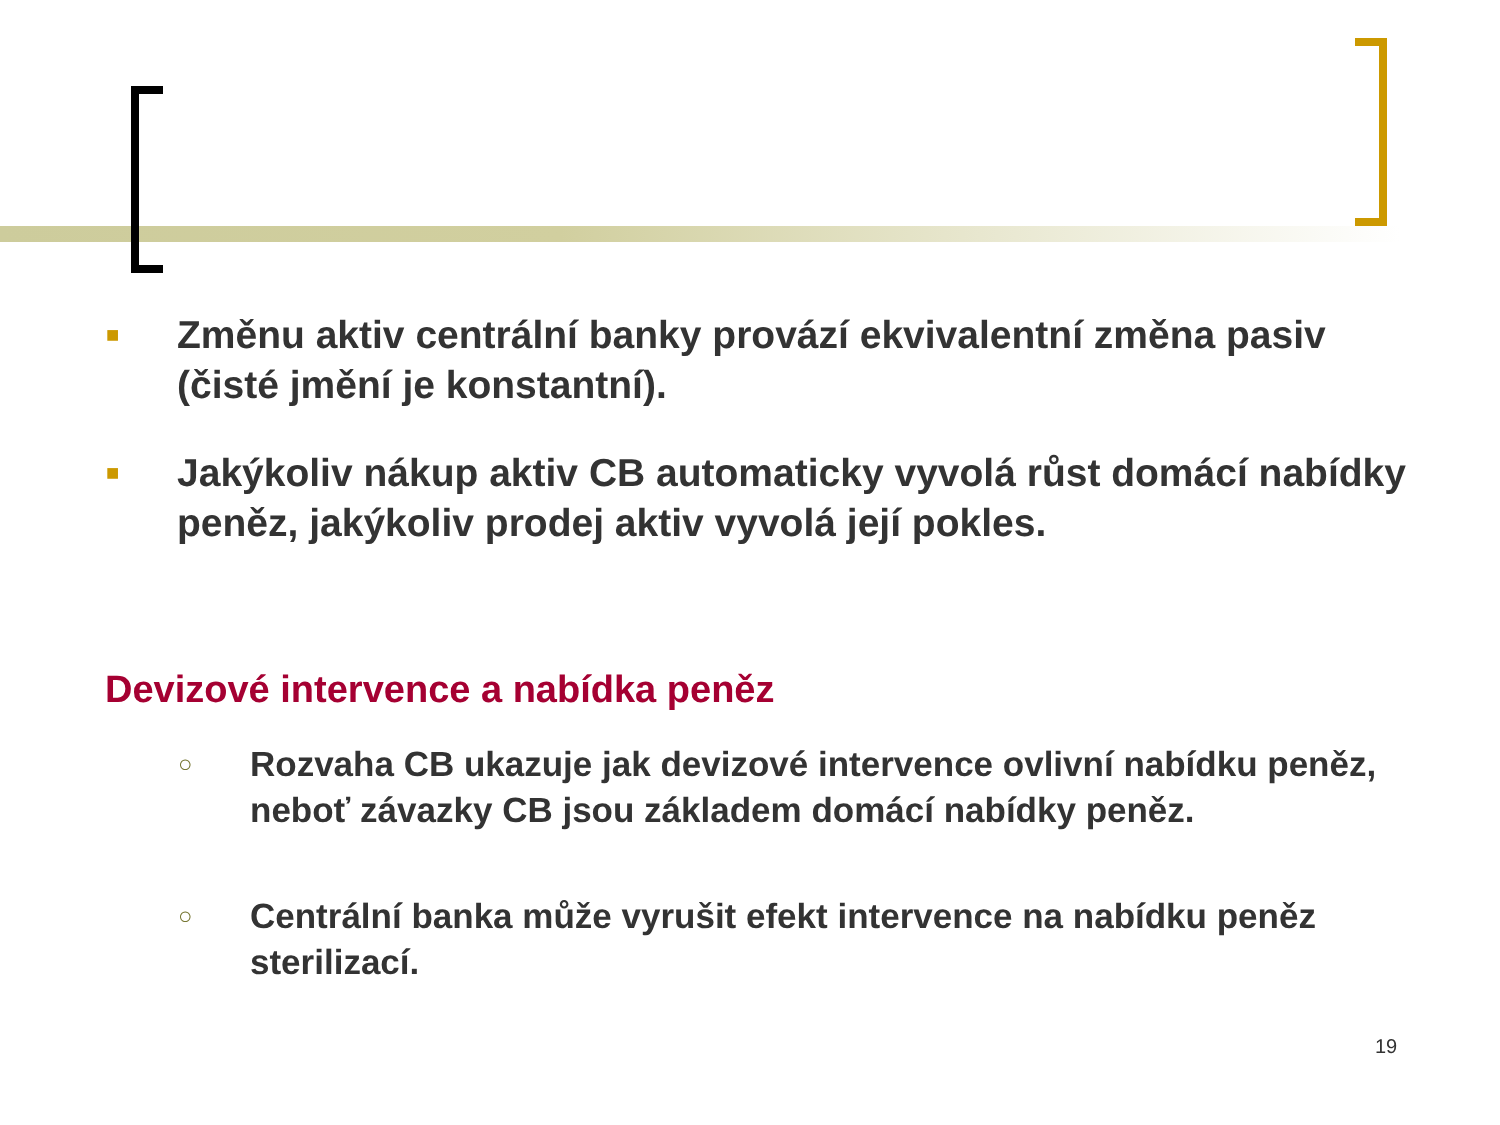■
Změnu aktiv centrální banky provází ekvivalentní změna pasiv (čisté jmění je konstantní).
■
Jakýkoliv nákup aktiv CB automaticky vyvolá růst domácí nabídky peněz, jakýkoliv prodej aktiv vyvolá její pokles.
Devizové intervence a nabídka peněz
○
Rozvaha CB ukazuje jak devizové intervence ovlivní nabídku peněz, neboť závazky CB jsou základem domácí nabídky peněz.
○
Centrální banka může vyrušit efekt intervence na nabídku peněz sterilizací.
19